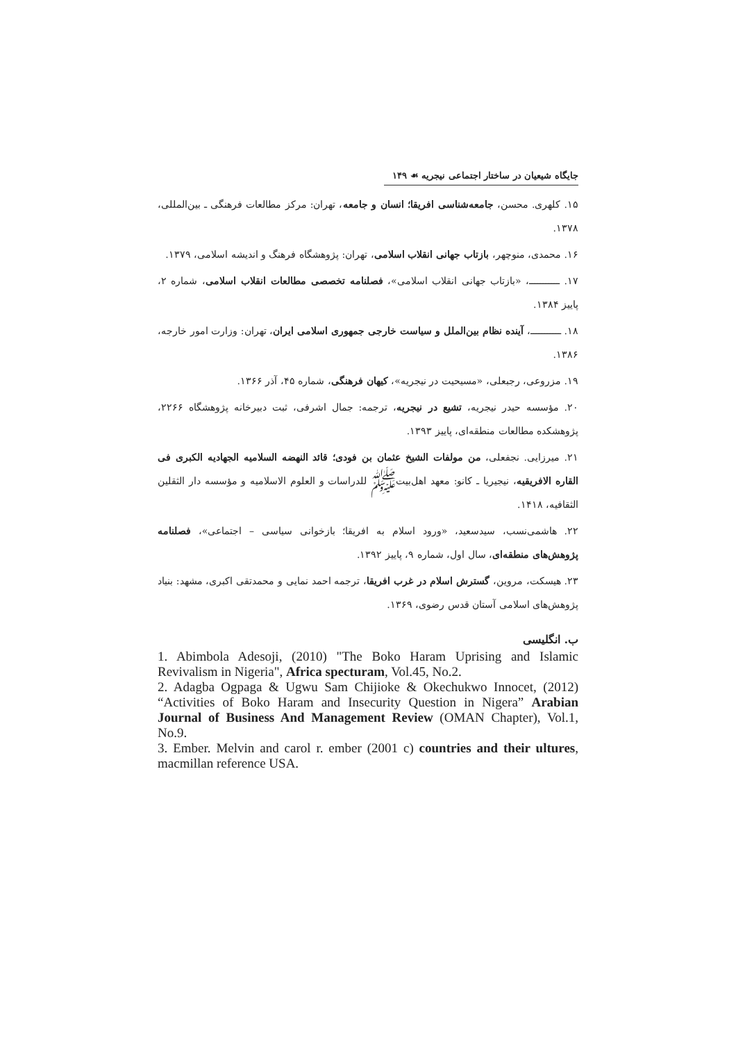جایگاه شیعیان در ساختار اجتماعی نیجریه ☙ ۱۴۹
۱۵. کلهری. محسن، جامعه‌شناسی افریقا؛ انسان و جامعه، تهران: مرکز مطالعات فرهنگی ـ بین‌المللی، ۱۳۷۸.
۱۶. محمدی، منوچهر، بازتاب جهانی انقلاب اسلامی، تهران: پژوهشگاه فرهنگ و اندیشه اسلامی، ۱۳۷۹.
۱۷. ـــــــــــ، «بازتاب جهانی انقلاب اسلامی»، فصلنامه تخصصی مطالعات انقلاب اسلامی، شماره ۲، پاییز ۱۳۸۴.
۱۸. ـــــــــــ، آینده نظام بین‌الملل و سیاست خارجی جمهوری اسلامی ایران، تهران: وزارت امور خارجه، ۱۳۸۶.
۱۹. مزروعی، رجبعلی، «مسیحیت در نیجریه»، کیهان فرهنگی، شماره ۴۵، آذر ۱۳۶۶.
۲۰. مؤسسه حیدر نیجریه، تشیع در نیجریه، ترجمه: جمال اشرفی، ثبت دبیرخانه پژوهشگاه ۲۲۶۶، پژوهشکده مطالعات منطقه‌ای، پاییز ۱۳۹۳.
۲۱. میرزایی. نجفعلی، من مولفات الشیخ عثمان بن فودی؛ قائد النهضه السلامیه الجهادیه الکبری فی القاره الافریقیه، نیجیریا ـ کانو: معهد اهل‌بیتﷺ للدراسات و العلوم الاسلامیه و مؤسسه دار الثقلین الثقافیه، ۱۴۱۸.
۲۲. هاشمی‌نسب، سیدسعید، «ورود اسلام به افریقا؛ بازخوانی سیاسی – اجتماعی»، فصلنامه پژوهش‌های منطقه‌ای، سال اول، شماره ۹، پاییز ۱۳۹۲.
۲۳. هیسکت، مروین، گسترش اسلام در غرب افریقا، ترجمه احمد نمایی و محمدتقی اکبری، مشهد: بنیاد پژوهش‌های اسلامی آستان قدس رضوی، ۱۳۶۹.
ب. انگلیسی
1. Abimbola Adesoji, (2010) "The Boko Haram Uprising and Islamic Revivalism in Nigeria", Africa specturam, Vol.45, No.2.
2. Adagba Ogpaga & Ugwu Sam Chijioke & Okechukwo Innocet, (2012) “Activities of Boko Haram and Insecurity Question in Nigera” Arabian Journal of Business And Management Review (OMAN Chapter), Vol.1, No.9.
3. Ember. Melvin and carol r. ember (2001 c) countries and their ultures, macmillan reference USA.